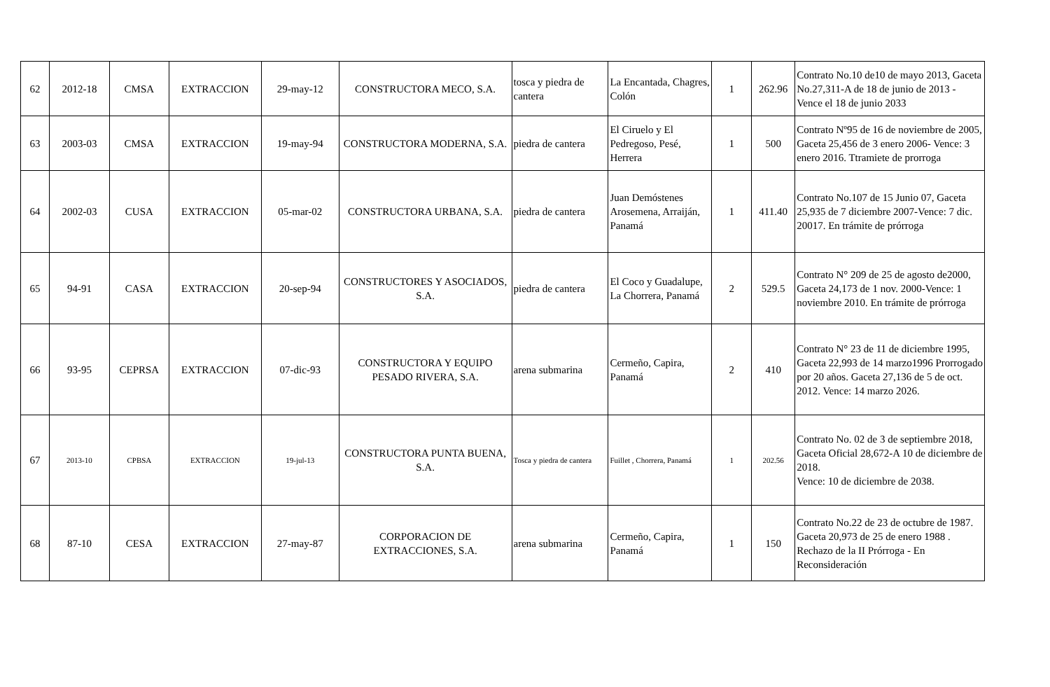| 62 | 2012-18 | CMSA | EXTRACCION | 29-may-12 | CONSTRUCTORA MECO, S.A. | tosca y piedra de cantera | La Encantada, Chagres, Colón | 1 | 262.96 | Contrato No.10 de10 de mayo 2013, Gaceta No.27,311-A de 18 de junio de 2013 - Vence el 18 de junio 2033 |
| 63 | 2003-03 | CMSA | EXTRACCION | 19-may-94 | CONSTRUCTORA MODERNA, S.A. | piedra de cantera | El Ciruelo y El Pedregoso, Pesé, Herrera | 1 | 500 | Contrato Nº95 de 16 de noviembre de 2005, Gaceta 25,456 de 3 enero 2006- Vence: 3 enero 2016. Ttramiete de prorroga |
| 64 | 2002-03 | CUSA | EXTRACCION | 05-mar-02 | CONSTRUCTORA URBANA, S.A. | piedra de cantera | Juan Demóstenes Arosemena, Arraiján, Panamá | 1 | 411.40 | Contrato No.107 de 15 Junio 07, Gaceta 25,935 de 7 diciembre 2007-Vence: 7 dic. 20017. En trámite de prórroga |
| 65 | 94-91 | CASA | EXTRACCION | 20-sep-94 | CONSTRUCTORES Y ASOCIADOS, S.A. | piedra de cantera | El Coco y Guadalupe, La Chorrera, Panamá | 2 | 529.5 | Contrato N° 209 de 25 de agosto de2000, Gaceta 24,173 de 1 nov. 2000-Vence: 1 noviembre 2010. En trámite de prórroga |
| 66 | 93-95 | CEPRSA | EXTRACCION | 07-dic-93 | CONSTRUCTORA Y EQUIPO PESADO RIVERA, S.A. | arena submarina | Cermeño, Capira, Panamá | 2 | 410 | Contrato N° 23 de 11 de diciembre 1995, Gaceta 22,993 de 14 marzo1996 Prorrogado por 20 años. Gaceta 27,136 de 5 de oct. 2012. Vence: 14 marzo 2026. |
| 67 | 2013-10 | CPBSA | EXTRACCION | 19-jul-13 | CONSTRUCTORA PUNTA BUENA, S.A. | Tosca y piedra de cantera | Fuillet , Chorrera, Panamá | 1 | 202.56 | Contrato No. 02 de 3 de septiembre 2018, Gaceta Oficial 28,672-A 10 de diciembre de 2018. Vence: 10 de diciembre de 2038. |
| 68 | 87-10 | CESA | EXTRACCION | 27-may-87 | CORPORACION DE EXTRACCIONES, S.A. | arena submarina | Cermeño, Capira, Panamá | 1 | 150 | Contrato No.22 de 23 de octubre de 1987. Gaceta 20,973 de 25 de enero 1988 . Rechazo de la II Prórroga - En Reconsideración |